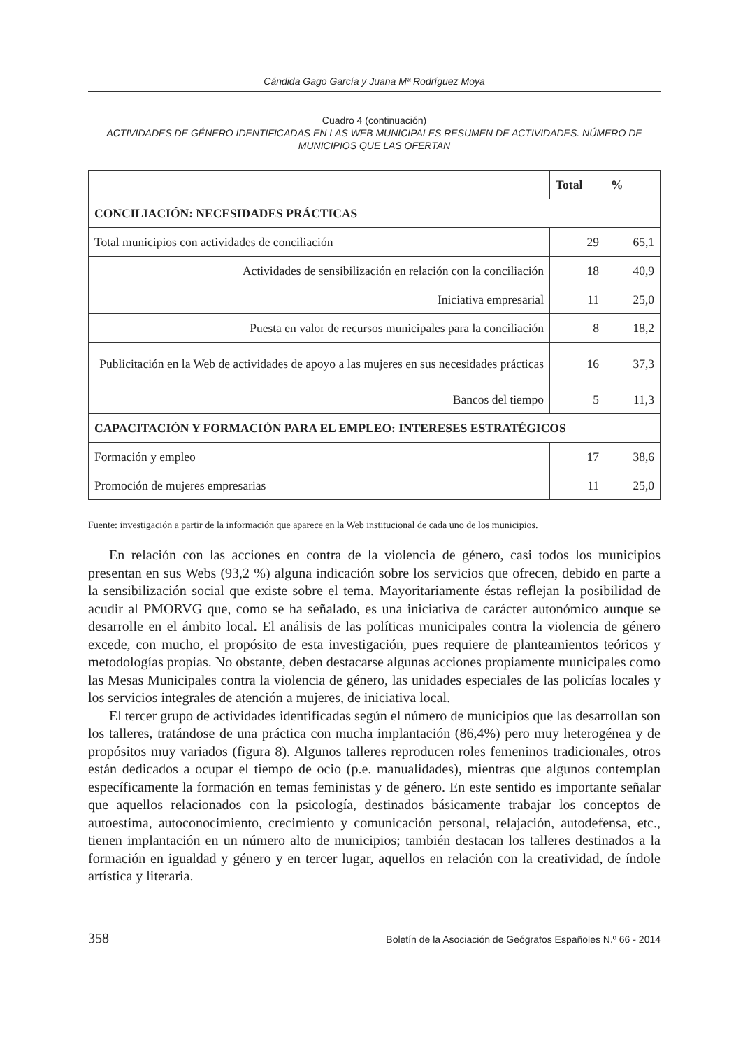Cándida Gago García y Juana Mª Rodríguez Moya
Cuadro 4 (continuación)
ACTIVIDADES DE GÉNERO IDENTIFICADAS EN LAS WEB MUNICIPALES RESUMEN DE ACTIVIDADES. NÚMERO DE MUNICIPIOS QUE LAS OFERTAN
| | Total | % |
| --- | --- | --- |
| CONCILIACIÓN: NECESIDADES PRÁCTICAS | | |
| Total municipios con actividades de conciliación | 29 | 65,1 |
| Actividades de sensibilización en relación con la conciliación | 18 | 40,9 |
| Iniciativa empresarial | 11 | 25,0 |
| Puesta en valor de recursos municipales para la conciliación | 8 | 18,2 |
| Publicitación en la Web de actividades de apoyo a las mujeres en sus necesidades prácticas | 16 | 37,3 |
| Bancos del tiempo | 5 | 11,3 |
| CAPACITACIÓN Y FORMACIÓN PARA EL EMPLEO: INTERESES ESTRATÉGICOS | | |
| Formación y empleo | 17 | 38,6 |
| Promoción de mujeres empresarias | 11 | 25,0 |
Fuente: investigación a partir de la información que aparece en la Web institucional de cada uno de los municipios.
En relación con las acciones en contra de la violencia de género, casi todos los municipios presentan en sus Webs (93,2 %) alguna indicación sobre los servicios que ofrecen, debido en parte a la sensibilización social que existe sobre el tema. Mayoritariamente éstas reflejan la posibilidad de acudir al PMORVG que, como se ha señalado, es una iniciativa de carácter autonómico aunque se desarrolle en el ámbito local. El análisis de las políticas municipales contra la violencia de género excede, con mucho, el propósito de esta investigación, pues requiere de planteamientos teóricos y metodologías propias. No obstante, deben destacarse algunas acciones propiamente municipales como las Mesas Municipales contra la violencia de género, las unidades especiales de las policías locales y los servicios integrales de atención a mujeres, de iniciativa local.
El tercer grupo de actividades identificadas según el número de municipios que las desarrollan son los talleres, tratándose de una práctica con mucha implantación (86,4%) pero muy heterogénea y de propósitos muy variados (figura 8). Algunos talleres reproducen roles femeninos tradicionales, otros están dedicados a ocupar el tiempo de ocio (p.e. manualidades), mientras que algunos contemplan específicamente la formación en temas feministas y de género. En este sentido es importante señalar que aquellos relacionados con la psicología, destinados básicamente trabajar los conceptos de autoestima, autoconocimiento, crecimiento y comunicación personal, relajación, autodefensa, etc., tienen implantación en un número alto de municipios; también destacan los talleres destinados a la formación en igualdad y género y en tercer lugar, aquellos en relación con la creatividad, de índole artística y literaria.
358 Boletín de la Asociación de Geógrafos Españoles N.º 66 - 2014